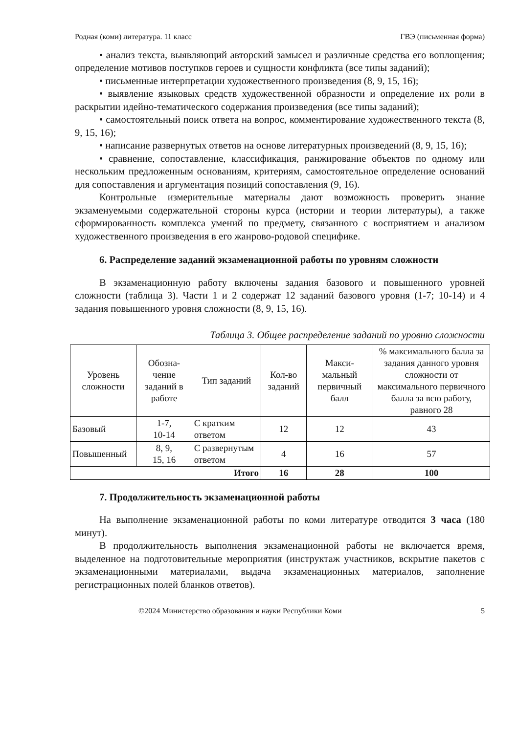Родная (коми) литература. 11 класс ГВЭ (письменная форма)
• анализ текста, выявляющий авторский замысел и различные средства его воплощения; определение мотивов поступков героев и сущности конфликта (все типы заданий);
• письменные интерпретации художественного произведения (8, 9, 15, 16);
• выявление языковых средств художественной образности и определение их роли в раскрытии идейно-тематического содержания произведения (все типы заданий);
• самостоятельный поиск ответа на вопрос, комментирование художественного текста (8, 9, 15, 16);
• написание развернутых ответов на основе литературных произведений (8, 9, 15, 16);
• сравнение, сопоставление, классификация, ранжирование объектов по одному или нескольким предложенным основаниям, критериям, самостоятельное определение оснований для сопоставления и аргументация позиций сопоставления (9, 16).
Контрольные измерительные материалы дают возможность проверить знание экзаменуемыми содержательной стороны курса (истории и теории литературы), а также сформированность комплекса умений по предмету, связанного с восприятием и анализом художественного произведения в его жанрово-родовой специфике.
6. Распределение заданий экзаменационной работы по уровням сложности
В экзаменационную работу включены задания базового и повышенного уровней сложности (таблица 3). Части 1 и 2 содержат 12 заданий базового уровня (1-7; 10-14) и 4 задания повышенного уровня сложности (8, 9, 15, 16).
Таблица 3. Общее распределение заданий по уровню сложности
| Уровень сложности | Обозна- чение заданий в работе | Тип заданий | Кол-во заданий | Макси- мальный первичный балл | % максимального балла за задания данного уровня сложности от максимального первичного балла за всю работу, равного 28 |
| --- | --- | --- | --- | --- | --- |
| Базовый | 1-7, 10-14 | С кратким ответом | 12 | 12 | 43 |
| Повышенный | 8, 9, 15, 16 | С развернутым ответом | 4 | 16 | 57 |
| Итого | | | 16 | 28 | 100 |
7. Продолжительность экзаменационной работы
На выполнение экзаменационной работы по коми литературе отводится 3 часа (180 минут).
В продолжительность выполнения экзаменационной работы не включается время, выделенное на подготовительные мероприятия (инструктаж участников, вскрытие пакетов с экзаменационными материалами, выдача экзаменационных материалов, заполнение регистрационных полей бланков ответов).
©2024 Министерство образования и науки Республики Коми 5